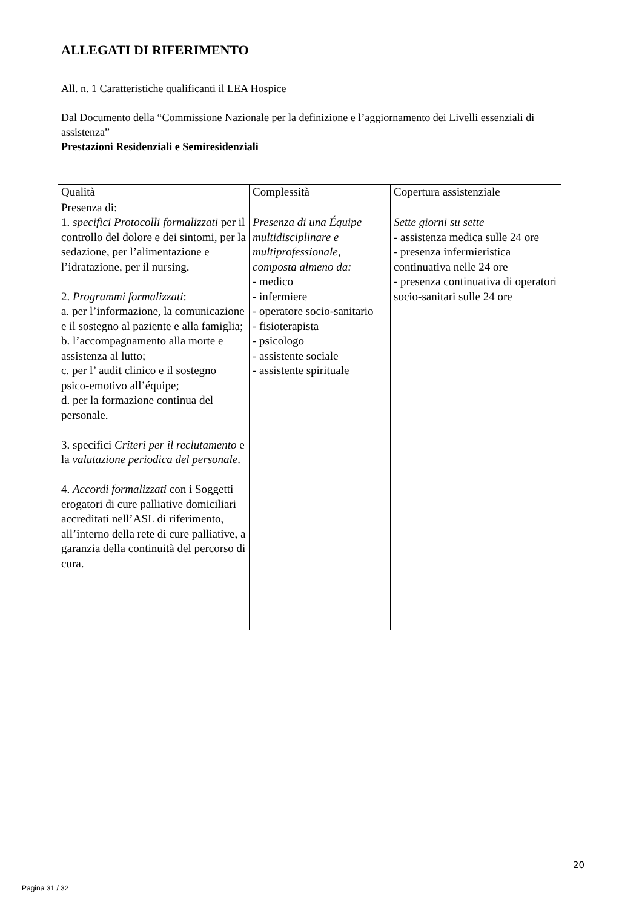ALLEGATI DI RIFERIMENTO
All. n. 1 Caratteristiche qualificanti il LEA Hospice
Dal Documento della “Commissione Nazionale per la definizione e l’aggiornamento dei Livelli essenziali di assistenza”
Prestazioni Residenziali e Semiresidenziali
| Qualità | Complessità | Copertura assistenziale |
| --- | --- | --- |
| Presenza di: 1. specifici Protocolli formalizzati per il controllo del dolore e dei sintomi, per la sedazione, per l’alimentazione e l’idratazione, per il nursing. 2. Programmi formalizzati : a. per l’informazione, la comunicazione e il sostegno al paziente e alla famiglia; b. l’accompagnamento alla morte e assistenza al lutto; c. per l’ audit clinico e il sostegno psico-emotivo all’équipe; d. per la formazione continua del personale. 3. specifici Criteri per il reclutamento e la valutazione periodica del personale . 4. Accordi formalizzati con i Soggetti erogatori di cure palliative domiciliari accreditati nell’ASL di riferimento, all’interno della rete di cure palliative, a garanzia della continuità del percorso di cura. | Presenza di una Équipe multidisciplinare e multiprofessionale, composta almeno da: - medico - infermiere - operatore socio-sanitario - fisioterapista - psicologo - assistente sociale - assistente spirituale | Sette giorni su sette - assistenza medica sulle 24 ore - presenza infermieristica continuativa nelle 24 ore - presenza continuativa di operatori socio-sanitari sulle 24 ore |
20
Pagina 31 / 32